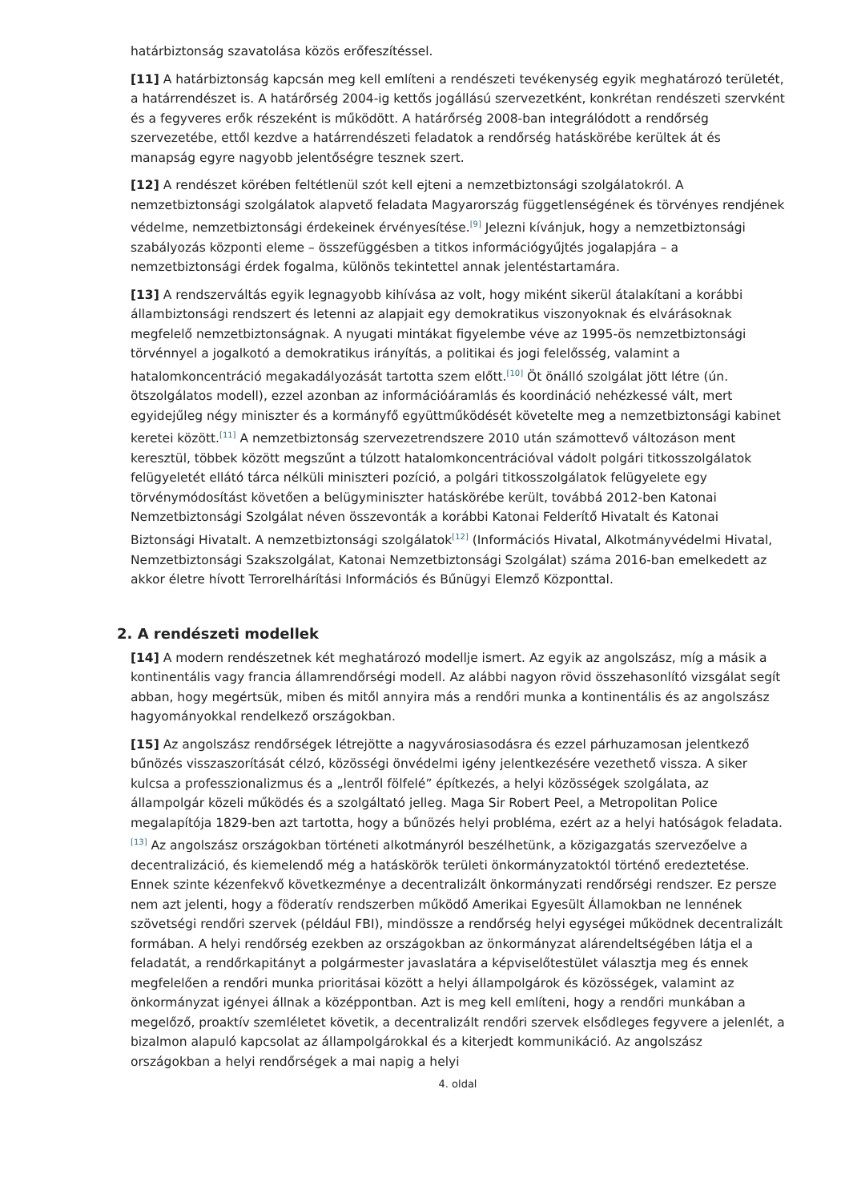határbiztonság szavatolása közös erőfeszítéssel.
[11] A határbiztonság kapcsán meg kell említeni a rendészeti tevékenység egyik meghatározó területét, a határrendészet is. A határőrség 2004-ig kettős jogállású szervezetként, konkrétan rendészeti szervként és a fegyveres erők részeként is működött. A határőrség 2008-ban integrálódott a rendőrség szervezetébe, ettől kezdve a határrendészeti feladatok a rendőrség hatáskörébe kerültek át és manapság egyre nagyobb jelentőségre tesznek szert.
[12] A rendészet körében feltétlenül szót kell ejteni a nemzetbiztonsági szolgálatokról. A nemzetbiztonsági szolgálatok alapvető feladata Magyarország függetlenségének és törvényes rendjének védelme, nemzetbiztonsági érdekeinek érvényesítése.<sup>[9]</sup> Jelezni kívánjuk, hogy a nemzetbiztonsági szabályozás központi eleme – összefüggésben a titkos információgyűjtés jogalapjára – a nemzetbiztonsági érdek fogalma, különös tekintettel annak jelentéstartamára.
[13] A rendszerváltás egyik legnagyobb kihívása az volt, hogy miként sikerül átalakítani a korábbi állambiztonsági rendszert és letenni az alapjait egy demokratikus viszonyoknak és elvárásoknak megfelelő nemzetbiztonságnak. A nyugati mintákat figyelembe véve az 1995-ös nemzetbiztonsági törvénnyel a jogalkotó a demokratikus irányítás, a politikai és jogi felelősség, valamint a hatalomkoncentráció megakadályozását tartotta szem előtt.<sup>[10]</sup> Öt önálló szolgálat jött létre (ún. ötszolgálatos modell), ezzel azonban az információáramlás és koordináció nehézkessé vált, mert egyidejűleg négy miniszter és a kormányfő együttműködését követelte meg a nemzetbiztonsági kabinet keretei között.<sup>[11]</sup> A nemzetbiztonság szervezetrendszere 2010 után számottevő változáson ment keresztül, többek között megszűnt a túlzott hatalomkoncentrációval vádolt polgári titkosszolgálatok felügyeletét ellátó tárca nélküli miniszteri pozíció, a polgári titkosszolgálatok felügyelete egy törvénymódosítást követően a belügyminiszter hatáskörébe került, továbbá 2012-ben Katonai Nemzetbiztonsági Szolgálat néven összevonták a korábbi Katonai Felderítő Hivatalt és Katonai Biztonsági Hivatalt. A nemzetbiztonsági szolgálatok<sup>[12]</sup> (Információs Hivatal, Alkotmányvédelmi Hivatal, Nemzetbiztonsági Szakszolgálat, Katonai Nemzetbiztonsági Szolgálat) száma 2016-ban emelkedett az akkor életre hívott Terrorelhárítási Információs és Bűnügyi Elemző Központtal.
2. A rendészeti modellek
[14] A modern rendészetnek két meghatározó modellje ismert. Az egyik az angolszász, míg a másik a kontinentális vagy francia államrendőrségi modell. Az alábbi nagyon rövid összehasonlító vizsgálat segít abban, hogy megértsük, miben és mitől annyira más a rendőri munka a kontinentális és az angolszász hagyományokkal rendelkező országokban.
[15] Az angolszász rendőrségek létrejötte a nagyvárosiasodásra és ezzel párhuzamosan jelentkező bűnözés visszaszorítását célzó, közösségi önvédelmi igény jelentkezésére vezethető vissza. A siker kulcsa a professzionalizmus és a „lentről fölfelé” építkezés, a helyi közösségek szolgálata, az állampolgár közeli működés és a szolgáltató jelleg. Maga Sir Robert Peel, a Metropolitan Police megalapítója 1829-ben azt tartotta, hogy a bűnözés helyi probléma, ezért az a helyi hatóságok feladata.<sup>[13]</sup> Az angolszász országokban történeti alkotmányról beszélhetünk, a közigazgatás szervezőelve a decentralizáció, és kiemelendő még a hatáskörök területi önkormányzatoktól történő eredeztetése. Ennek szinte kézenfekvő következménye a decentralizált önkormányzati rendőrségi rendszer. Ez persze nem azt jelenti, hogy a föderatív rendszerben működő Amerikai Egyesült Államokban ne lennének szövetségi rendőri szervek (például FBI), mindössze a rendőrség helyi egységei működnek decentralizált formában. A helyi rendőrség ezekben az országokban az önkormányzat alárendeltségében látja el a feladatát, a rendőrkapitányt a polgármester javaslatára a képviselőtestület választja meg és ennek megfelelően a rendőri munka prioritásai között a helyi állampolgárok és közösségek, valamint az önkormányzat igényei állnak a középpontban. Azt is meg kell említeni, hogy a rendőri munkában a megelőző, proaktív szemléletet követik, a decentralizált rendőri szervek elsődleges fegyvere a jelenlét, a bizalmon alapuló kapcsolat az állampolgárokkal és a kiterjedt kommunikáció. Az angolszász országokban a helyi rendőrségek a mai napig a helyi
4. oldal